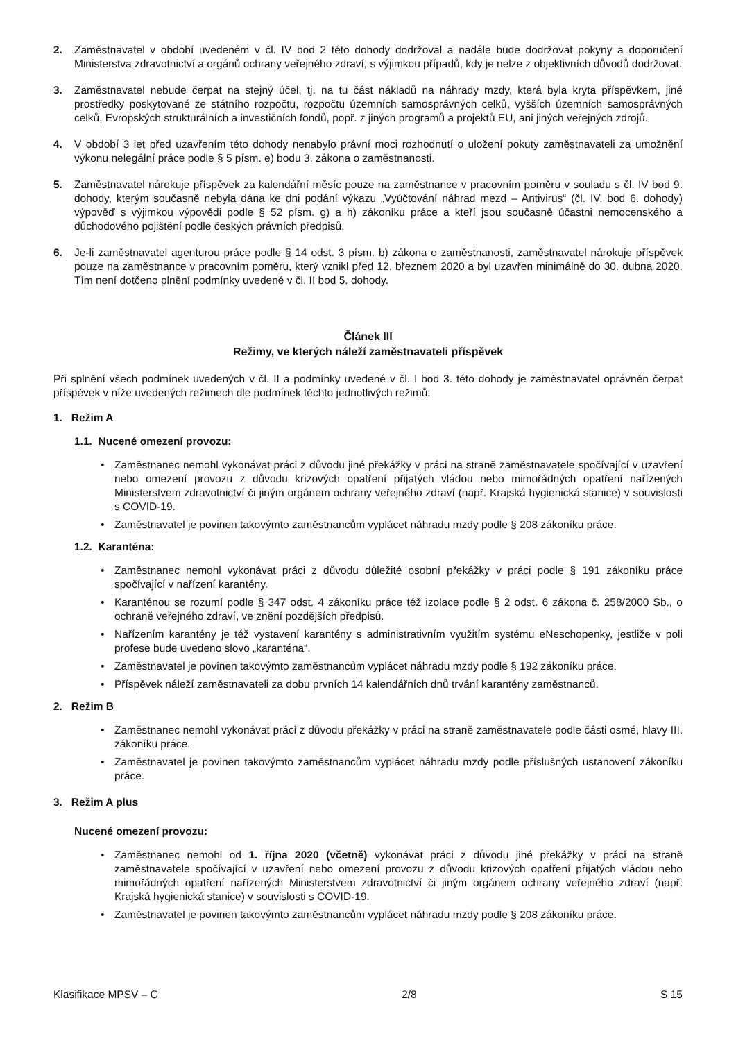2. Zaměstnavatel v období uvedeném v čl. IV bod 2 této dohody dodržoval a nadále bude dodržovat pokyny a doporučení Ministerstva zdravotnictví a orgánů ochrany veřejného zdraví, s výjimkou případů, kdy je nelze z objektivních důvodů dodržovat.
3. Zaměstnavatel nebude čerpat na stejný účel, tj. na tu část nákladů na náhrady mzdy, která byla kryta příspěvkem, jiné prostředky poskytované ze státního rozpočtu, rozpočtu územních samosprávných celků, vyšších územních samosprávných celků, Evropských strukturálních a investičních fondů, popř. z jiných programů a projektů EU, ani jiných veřejných zdrojů.
4. V období 3 let před uzavřením této dohody nenabylo právní moci rozhodnutí o uložení pokuty zaměstnavateli za umožnění výkonu nelegální práce podle § 5 písm. e) bodu 3. zákona o zaměstnanosti.
5. Zaměstnavatel nárokuje příspěvek za kalendářní měsíc pouze na zaměstnance v pracovním poměru v souladu s čl. IV bod 9. dohody, kterým současně nebyla dána ke dni podání výkazu „Vyúčtování náhrad mezd – Antivirus“ (čl. IV. bod 6. dohody) výpověď s výjimkou výpovědi podle § 52 písm. g) a h) zákoníku práce a kteří jsou současně účastni nemocenského a důchodového pojištění podle českých právních předpisů.
6. Je-li zaměstnavatel agenturou práce podle § 14 odst. 3 písm. b) zákona o zaměstnanosti, zaměstnavatel nárokuje příspěvek pouze na zaměstnance v pracovním poměru, který vznikl před 12. březnem 2020 a byl uzavřen minimálně do 30. dubna 2020. Tím není dotčeno plnění podmínky uvedené v čl. II bod 5. dohody.
Článek III
Režimy, ve kterých náleží zaměstnavateli příspěvek
Při splnění všech podmínek uvedených v čl. II a podmínky uvedené v čl. I bod 3. této dohody je zaměstnavatel oprávněn čerpat příspěvek v níže uvedených režimech dle podmínek těchto jednotlivých režimů:
1. Režim A
1.1. Nucené omezení provozu:
• Zaměstnanec nemohl vykonávat práci z důvodu jiné překážky v práci na straně zaměstnavatele spočívající v uzavření nebo omezení provozu z důvodu krizových opatření přijatých vládou nebo mimořádných opatření nařízených Ministerstvem zdravotnictví či jiným orgánem ochrany veřejného zdraví (např. Krajská hygienická stanice) v souvislosti s COVID-19.
• Zaměstnavatel je povinen takovýmto zaměstnancům vyplácet náhradu mzdy podle § 208 zákoníku práce.
1.2. Karanténa:
• Zaměstnanec nemohl vykonávat práci z důvodu důležité osobní překážky v práci podle § 191 zákoníku práce spočívající v nařízení karantény.
• Karanténou se rozumí podle § 347 odst. 4 zákoníku práce též izolace podle § 2 odst. 6 zákona č. 258/2000 Sb., o ochraně veřejného zdraví, ve znění pozdějších předpisů.
• Nařízením karantény je též vystavení karantény s administrativním využitím systému eNeschopenky, jestliže v poli profese bude uvedeno slovo „karanténa“.
• Zaměstnavatel je povinen takovýmto zaměstnancům vyplácet náhradu mzdy podle § 192 zákoníku práce.
• Příspěvek náleží zaměstnavateli za dobu prvních 14 kalendářních dnů trvání karantény zaměstnanců.
2. Režim B
• Zaměstnanec nemohl vykonávat práci z důvodu překážky v práci na straně zaměstnavatele podle části osmé, hlavy III. zákoníku práce.
• Zaměstnavatel je povinen takovýmto zaměstnancům vyplácet náhradu mzdy podle příslušných ustanovení zákoníku práce.
3. Režim A plus
Nucené omezení provozu:
• Zaměstnanec nemohl od 1. října 2020 (včetně) vykonávat práci z důvodu jiné překážky v práci na straně zaměstnavatele spočívající v uzavření nebo omezení provozu z důvodu krizových opatření přijatých vládou nebo mimořádných opatření nařízených Ministerstvem zdravotnictví či jiným orgánem ochrany veřejného zdraví (např. Krajská hygienická stanice) v souvislosti s COVID-19.
• Zaměstnavatel je povinen takovýmto zaměstnancům vyplácet náhradu mzdy podle § 208 zákoníku práce.
Klasifikace MPSV – C 2/8 S 15